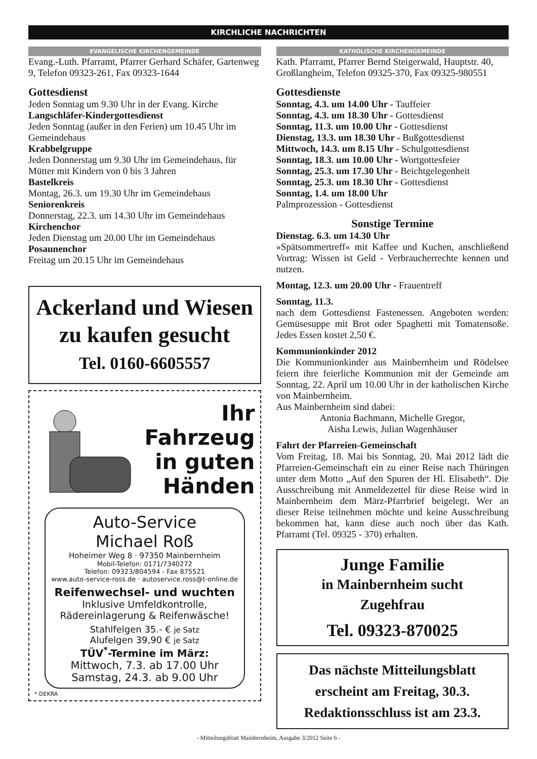KIRCHLICHE NACHRICHTEN
EVANGELISCHE KIRCHENGEMEINDE
Evang.-Luth. Pfarramt, Pfarrer Gerhard Schäfer, Gartenweg 9, Telefon 09323-261, Fax 09323-1644
Gottesdienst
Jeden Sonntag um 9.30 Uhr in der Evang. Kirche
Langschläfer-Kindergottesdienst
Jeden Sonntag (außer in den Ferien) um 10.45 Uhr im Gemeindehaus
Krabbelgruppe
Jeden Donnerstag um 9.30 Uhr im Gemeindehaus, für Mütter mit Kindern von 0 bis 3 Jahren
Bastelkreis
Montag, 26.3. um 19.30 Uhr im Gemeindehaus
Seniorenkreis
Donnerstag, 22.3. um 14.30 Uhr im Gemeindehaus
Kirchenchor
Jeden Dienstag um 20.00 Uhr im Gemeindehaus
Posaunenchor
Freitag um 20.15 Uhr im Gemeindehaus
Ackerland und Wiesen
zu kaufen gesucht
Tel. 0160-6605557
Ihr
Fahrzeug
in guten
Händen
Auto-Service
Michael Roß
Hoheimer Weg 8 · 97350 Mainbernheim
Mobil-Telefon: 0171/7340272
Telefon: 09323/804594 - Fax 875521
www.auto-service-ross.de · autoservice.ross@t-online.de
Reifenwechsel- und wuchten
Inklusive Umfeldkontrolle,
Rädereinlagerung & Reifenwäsche!
Stahlfelgen 35.- € je Satz
Alufelgen 39,90 € je Satz
TÜV<sup>*</sup>-Termine im März:
Mittwoch, 7.3. ab 17.00 Uhr
Samstag, 24.3. ab 9.00 Uhr
* DEKRA
KATHOLISCHE KIRCHENGEMEINDE
Kath. Pfarramt, Pfarrer Bernd Steigerwald, Hauptstr. 40, Großlangheim, Telefon 09325-370, Fax 09325-980551
Gottesdienste
Sonntag, 4.3. um 14.00 Uhr - Tauffeier
Sonntag, 4.3. um 18.30 Uhr - Gottesdienst
Sonntag, 11.3. um 10.00 Uhr - Gottesdienst
Dienstag, 13.3. um 18.30 Uhr - Bußgottesdienst
Mittwoch, 14.3. um 8.15 Uhr - Schulgottesdienst
Sonntag, 18.3. um 10.00 Uhr - Wortgottesfeier
Sonntag, 25.3. um 17.30 Uhr - Beichtgelegenheit
Sonntag, 25.3. um 18.30 Uhr - Gottesdienst
Sonntag, 1.4. um 18.00 Uhr
Palmprozession - Gottesdienst
Sonstige Termine
Dienstag. 6.3. um 14.30 Uhr
»Spätsommertreff« mit Kaffee und Kuchen, anschließend Vortrag: Wissen ist Geld - Verbraucherrechte kennen und nutzen.
Montag, 12.3. um 20.00 Uhr - Frauentreff
Sonntag, 11.3.
nach dem Gottesdienst Fastenessen. Angeboten werden: Gemüsesuppe mit Brot oder Spaghetti mit Tomatensoße. Jedes Essen kostet 2,50 €.
Kommunionkinder 2012
Die Kommunionkinder aus Mainbernheim und Rödelsee feiern ihre feierliche Kommunion mit der Gemeinde am Sonntag, 22. April um 10.00 Uhr in der katholischen Kirche von Mainbernheim.
Aus Mainbernheim sind dabei:
Antonia Bachmann, Michelle Gregor,
Aisha Lewis, Julian Wagenhäuser
Fahrt der Pfarreien-Gemeinschaft
Vom Freitag, 18. Mai bis Sonntag, 20. Mai 2012 lädt die Pfarreien-Gemeinschaft ein zu einer Reise nach Thüringen unter dem Motto „Auf den Spuren der Hl. Elisabeth“. Die Ausschreibung mit Anmeldezettel für diese Reise wird in Mainbernheim dem März-Pfarrbrief beigelegt. Wer an dieser Reise teilnehmen möchte und keine Ausschreibung bekommen hat, kann diese auch noch über das Kath. Pfarramt (Tel. 09325 - 370) erhalten.
Junge Familie
in Mainbernheim sucht
Zugehfrau
Tel. 09323-870025
Das nächste Mitteilungsblatt
erscheint am Freitag, 30.3.
Redaktionsschluss ist am 23.3.
- Mitteilungsblatt Mainbernheim, Ausgabe 3/2012 Seite 6 -